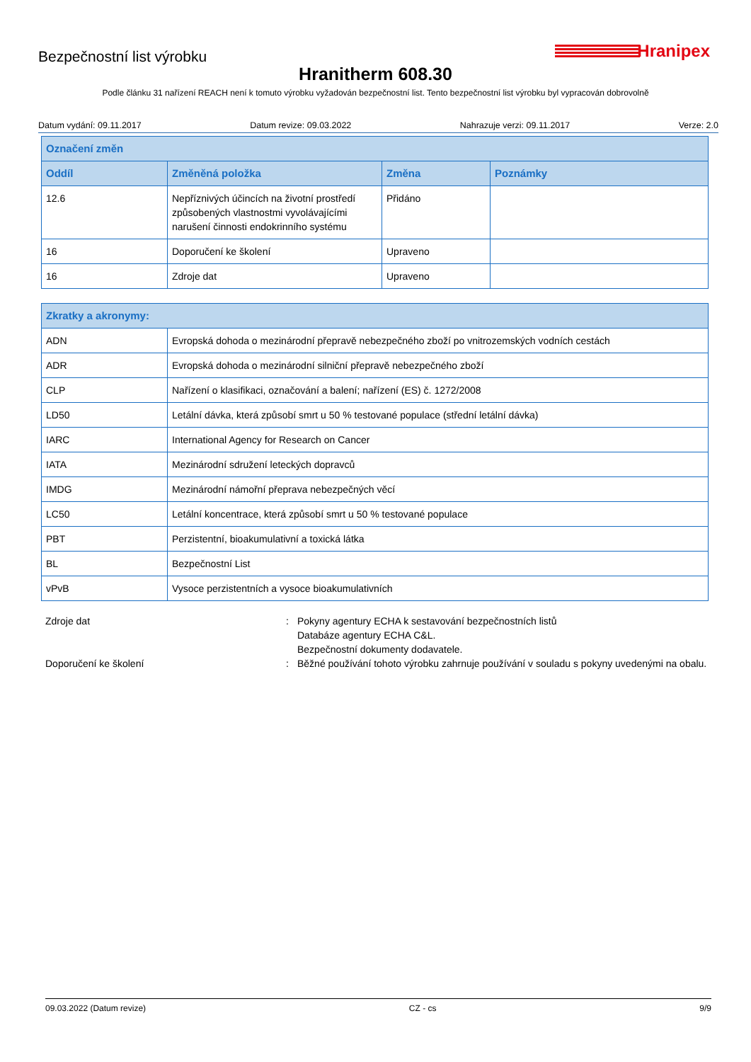Bezpečnostní list výrobku
Hranipex
Hranitherm 608.30
Podle článku 31 nařízení REACH není k tomuto výrobku vyžadován bezpečnostní list. Tento bezpečnostní list výrobku byl vypracován dobrovolně
Datum vydání: 09.11.2017 Datum revize: 09.03.2022 Nahrazuje verzi: 09.11.2017 Verze: 2.0
| Označení změn | | | |
| --- | --- | --- | --- |
| Oddíl | Změněná položka | Změna | Poznámky |
| 12.6 | Nepříznivých účincích na životní prostředí způsobených vlastnostmi vyvolávajícími narušení činnosti endokrinního systému | Přidáno | |
| 16 | Doporučení ke školení | Upraveno | |
| 16 | Zdroje dat | Upraveno | |
| Zkratky a akronymy: | |
| --- | --- |
| ADN | Evropská dohoda o mezinárodní přepravě nebezpečného zboží po vnitrozemských vodních cestách |
| ADR | Evropská dohoda o mezinárodní silniční přepravě nebezpečného zboží |
| CLP | Nařízení o klasifikaci, označování a balení; nařízení (ES) č. 1272/2008 |
| LD50 | Letální dávka, která způsobí smrt u 50 % testované populace (střední letální dávka) |
| IARC | International Agency for Research on Cancer |
| IATA | Mezinárodní sdružení leteckých dopravců |
| IMDG | Mezinárodní námořní přeprava nebezpečných věcí |
| LC50 | Letální koncentrace, která způsobí smrt u 50 % testované populace |
| PBT | Perzistentní, bioakumulativní a toxická látka |
| BL | Bezpečnostní List |
| vPvB | Vysoce perzistentních a vysoce bioakumulativních |
Zdroje dat
:
Pokyny agentury ECHA k sestavování bezpečnostních listů
Databáze agentury ECHA C&L.
Bezpečnostní dokumenty dodavatele.
Doporučení ke školení
:
Běžné používání tohoto výrobku zahrnuje používání v souladu s pokyny uvedenými na obalu.
09.03.2022 (Datum revize) CZ - cs 9/9